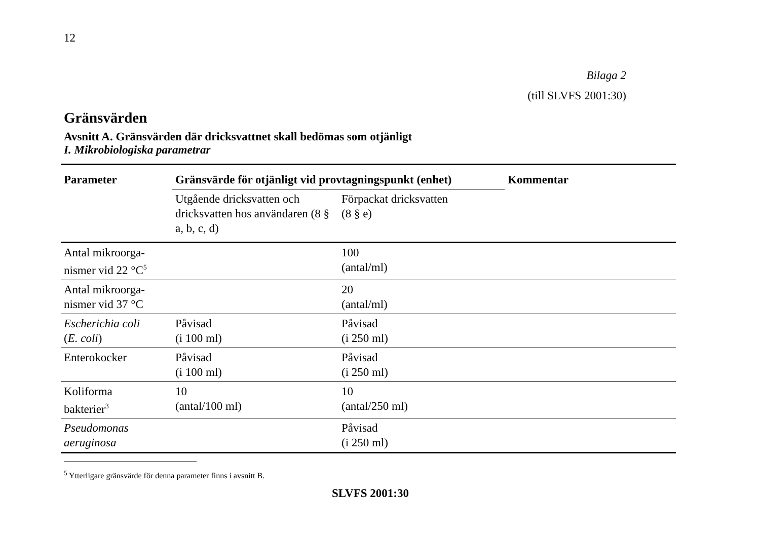12
Bilaga 2
(till SLVFS 2001:30)
Gränsvärden
Avsnitt A. Gränsvärden där dricksvattnet skall bedömas som otjänligt
I. Mikrobiologiska parametrar
| Parameter | Gränsvärde för otjänligt vid provtagningspunkt (enhet) | | Kommentar |
| --- | --- | --- | --- |
| | Utgående dricksvatten och dricksvatten hos användaren (8 § a, b, c, d) | Förpackat dricksvatten (8 § e) | |
| Antal mikroorga- nismer vid 22 °C<sup>5</sup> | | 100 (antal/ml) | |
| Antal mikroorga- nismer vid 37 °C | | 20 (antal/ml) | |
| Escherichia coli ( E. coli ) | Påvisad (i 100 ml) | Påvisad (i 250 ml) | |
| Enterokocker | Påvisad (i 100 ml) | Påvisad (i 250 ml) | |
| Koliforma bakterier<sup>3</sup> | 10 (antal/100 ml) | 10 (antal/250 ml) | |
| Pseudomonas aeruginosa | | Påvisad (i 250 ml) | |
<sup>5</sup> Ytterligare gränsvärde för denna parameter finns i avsnitt B.
SLVFS 2001:30